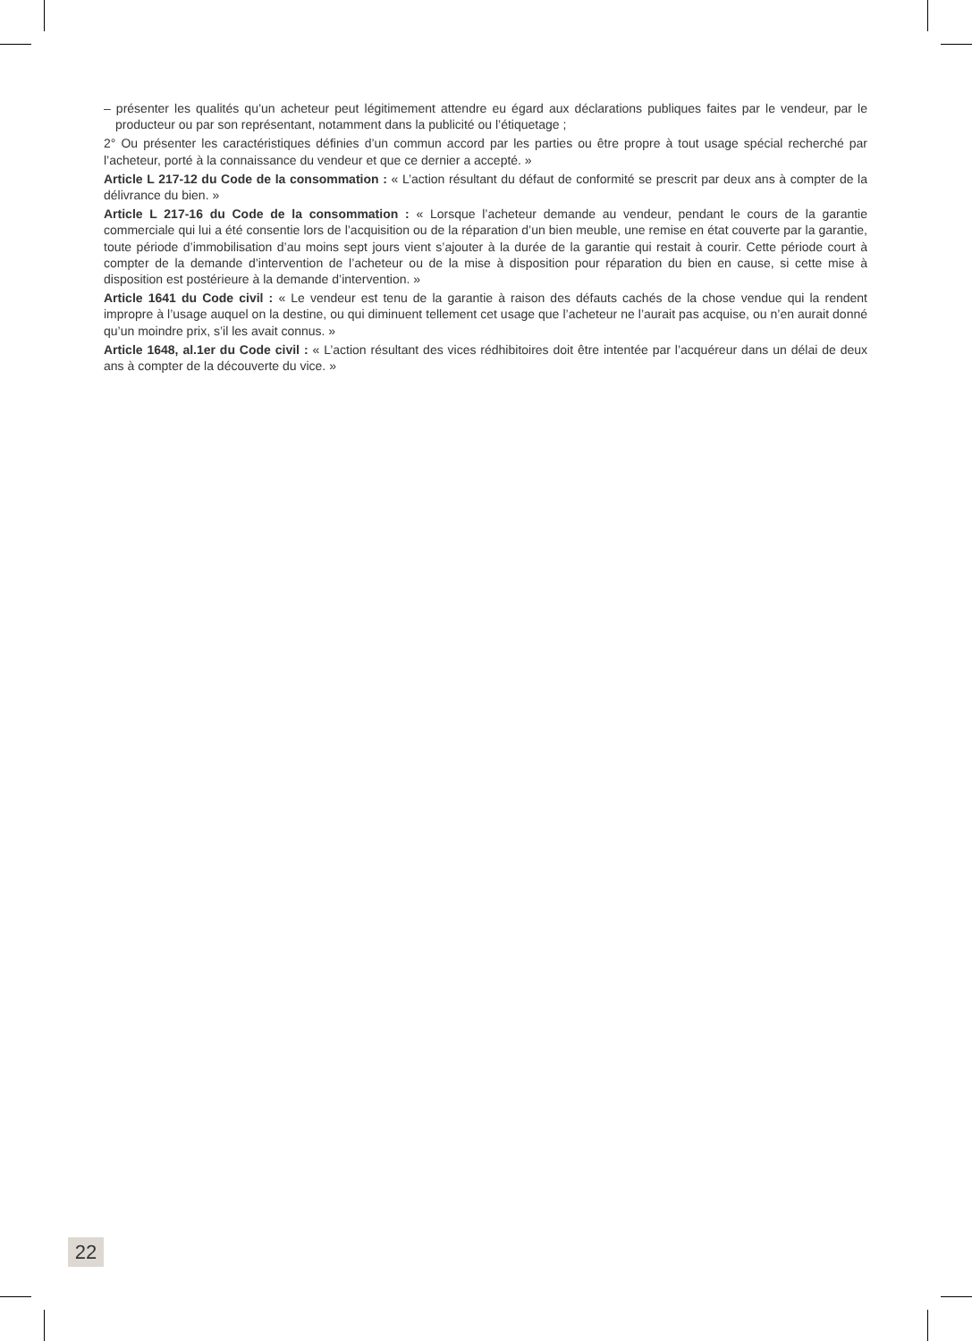– présenter les qualités qu’un acheteur peut légitimement attendre eu égard aux déclarations publiques faites par le vendeur, par le producteur ou par son représentant, notamment dans la publicité ou l’étiquetage ;
2° Ou présenter les caractéristiques définies d’un commun accord par les parties ou être propre à tout usage spécial recherché par l’acheteur, porté à la connaissance du vendeur et que ce dernier a accepté. »
Article L 217-12 du Code de la consommation : « L’action résultant du défaut de conformité se prescrit par deux ans à compter de la délivrance du bien. »
Article L 217-16 du Code de la consommation : « Lorsque l’acheteur demande au vendeur, pendant le cours de la garantie commerciale qui lui a été consentie lors de l’acquisition ou de la réparation d’un bien meuble, une remise en état couverte par la garantie, toute période d’immobilisation d’au moins sept jours vient s’ajouter à la durée de la garantie qui restait à courir. Cette période court à compter de la demande d’intervention de l’acheteur ou de la mise à disposition pour réparation du bien en cause, si cette mise à disposition est postérieure à la demande d’intervention. »
Article 1641 du Code civil : « Le vendeur est tenu de la garantie à raison des défauts cachés de la chose vendue qui la rendent impropre à l’usage auquel on la destine, ou qui diminuent tellement cet usage que l’acheteur ne l’aurait pas acquise, ou n’en aurait donné qu’un moindre prix, s’il les avait connus. »
Article 1648, al.1er du Code civil : « L’action résultant des vices rédhibitoires doit être intentée par l’acquéreur dans un délai de deux ans à compter de la découverte du vice. »
22